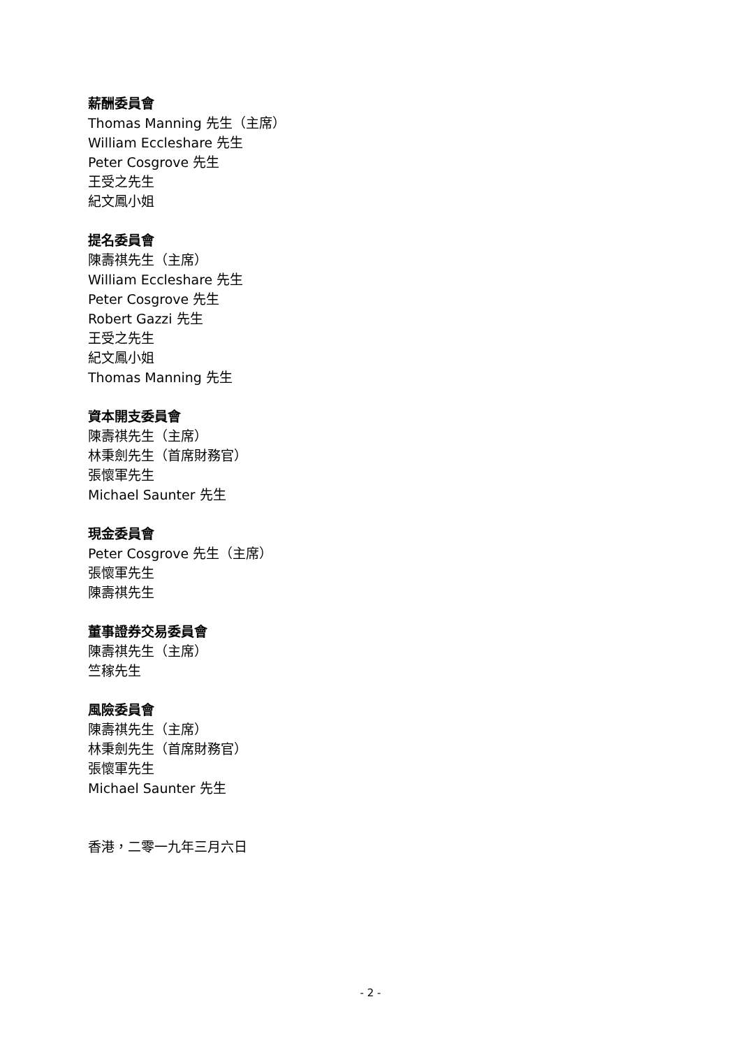薪酬委員會
Thomas Manning 先生（主席）
William Eccleshare 先生
Peter Cosgrove 先生
王受之先生
紀文鳳小姐
提名委員會
陳壽祺先生（主席）
William Eccleshare 先生
Peter Cosgrove 先生
Robert Gazzi 先生
王受之先生
紀文鳳小姐
Thomas Manning 先生
資本開支委員會
陳壽祺先生（主席）
林秉劍先生（首席財務官）
張懷軍先生
Michael Saunter 先生
現金委員會
Peter Cosgrove 先生（主席）
張懷軍先生
陳壽祺先生
董事證券交易委員會
陳壽祺先生（主席）
竺稼先生
風險委員會
陳壽祺先生（主席）
林秉劍先生（首席財務官）
張懷軍先生
Michael Saunter 先生
香港，二零一九年三月六日
- 2 -